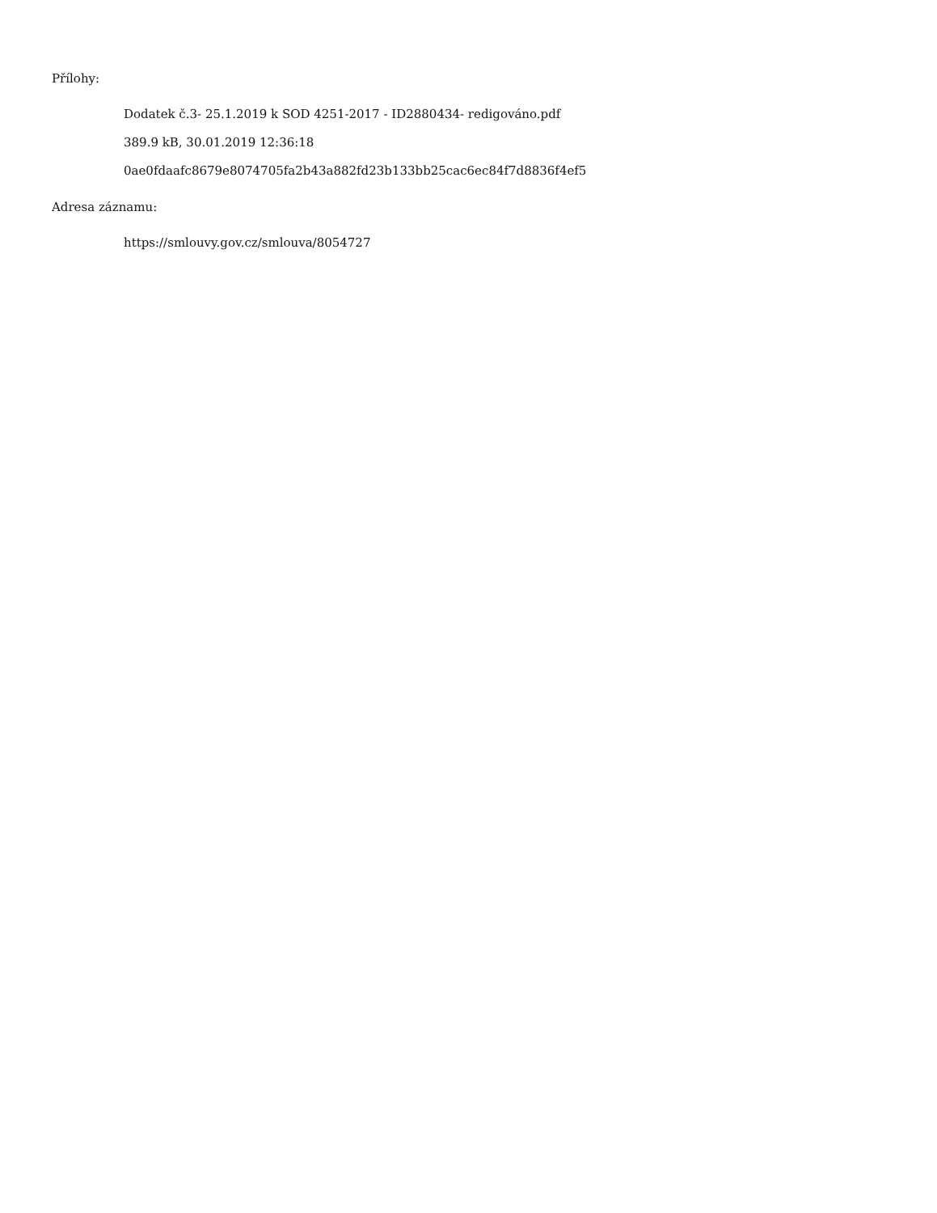Přílohy:
Dodatek č.3- 25.1.2019 k SOD 4251-2017 - ID2880434- redigováno.pdf
389.9 kB, 30.01.2019 12:36:18
0ae0fdaafc8679e8074705fa2b43a882fd23b133bb25cac6ec84f7d8836f4ef5
Adresa záznamu:
https://smlouvy.gov.cz/smlouva/8054727